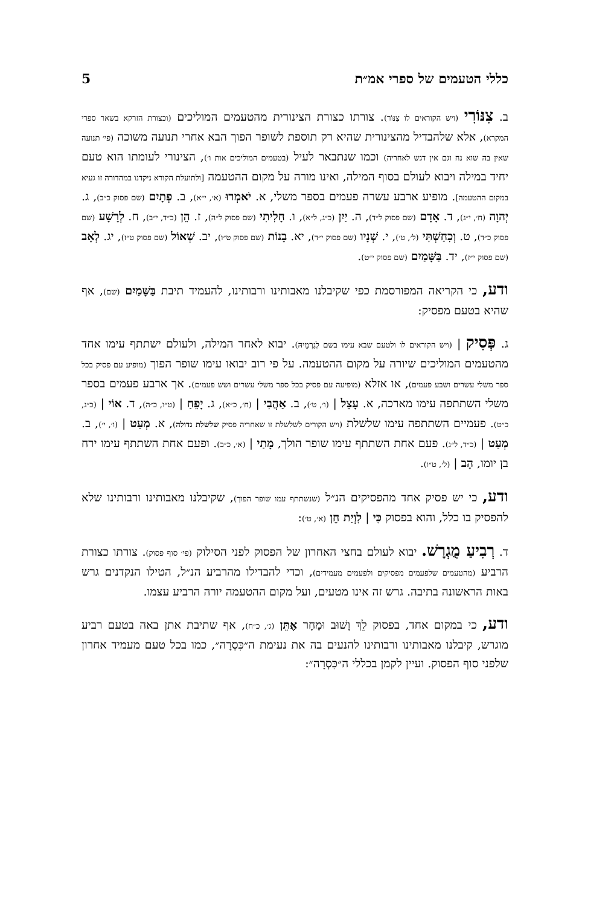כללי הטעמים של ספרי אמ״ת 5
ב. צִנּוֹרִי (ויש הקוראים לו צִנּוֹר). צורתו כצורת הצינורית מהטעמים המוליכים (וכצורת הזרקא בשאר ספרי המקרא), אלא שלהבדיל מהצינורית שהיא רק תוספת לשופר הפוך הבא אחרי תנועה משוכה (פי׳ תנועה שאין בה שוא נח וגם אין דגש לאחריה) וכמו שנתבאר לעיל (בטעמים המוליכים אות ו׳), הצינורי לעומתו הוא טעם יחיד במילה ויבוא לעולם בסוף המילה, ואינו מורה על מקום ההטעמה [ולתועלת הקורא ניקדנו במהדורה זו געיא במקום ההטעמה]. מופיע ארבע עשרה פעמים בספר משלי, א. יֹאמְרוּ (א׳, י״א), ב. פְּתָיִם (שם פסוק כ״ב), ג. יְהוָה (ח׳, י״ג), ד. אָדָם (שם פסוק ל״ד), ה. יַיִן (כ״ג, ל״א), ו. חָלִיתִי (שם פסוק ל״ה), ז. הֵן (כ״ד, י״ב), ח. לְרָשָׁע (שם פסוק כ״ד), ט. וְכִחַשְׁתִּי (ל׳, ט׳), י. שְׁנָיו (שם פסוק י״ד), יא. בָנוֹת (שם פסוק ט״ו), יב. שְׁאוֹל (שם פסוק ט״ז), יג. לְאָב (שם פסוק י״ז), יד. בַּשָּׁמַיִם (שם פסוק י״ט).
ודע, כי הקריאה המפורסמת כפי שקיבלנו מאבותינו ורבותינו, להעמיד תיבת בַּשָּׁמַיִם (שם), אף שהיא בטעם מפסיק:
ג. פְּסִיק | (ויש הקוראים לו ולטעם שבא עימו בשם לְגַרְמֵיהּ). יבוא לאחר המילה, ולעולם ישתתף עימו אחד מהטעמים המוליכים שיורה על מקום ההטעמה. על פי רוב יבואו עימו שופר הפוך (מופיע עם פסיק בכל ספר משלי עשרים ושבע פעמים), או אזלא (מופיעה עם פסיק בכל ספר משלי עשרים ושש פעמים). אך ארבע פעמים בספר משלי השתתפה עימו מארכה, א. עָצֵל | (ו׳, ט׳), ב. אַהֲבִי | (ח׳, כ״א), ג. יָפֵחַ | (ט״ו, כ״ה), ד. אוֹי | (כ״ג, כ״ט). פעמיים השתתפה עימו שלשלת (ויש הקורים לשלשלת זו שאחריה פסיק שלשלת גדולה), א. מְעַט | (ו׳, י׳), ב. מְעַט | (כ״ד, ל״ג). פעם אחת השתתף עימו שופר הולך, מָתַי | (א׳, כ״ב). ופעם אחת השתתף עימו ירח בן יומו, הָב | (ל׳, ט״ו).
ודע, כי יש פסיק אחד מהפסיקים הנ״ל (שנשתתף עמו שופר הפוך), שקיבלנו מאבותינו ורבותינו שלא להפסיק בו כלל, והוא בפסוק כִּי | לִוְיַת חֵן (א׳, ט׳):
ד. רְבִיעַ מֻגְרָשׁ. יבוא לעולם בחצי האחרון של הפסוק לפני הסילוק (פי׳ סוף פסוק). צורתו כצורת הרביע (מהטעמים שלפעמים מפסיקים ולפעמים מעמידים), וכדי להבדילו מהרביע הנ״ל, הטילו הנקדנים גרש באות הראשונה בתיבה. גרש זה אינו מטעים, ועל מקום ההטעמה יורה הרביע עצמו.
ודע, כי במקום אחד, בפסוק לֵךְ וָשׁוּב וּמָחָר אֶתֵּן (ג׳, כ״ח), אף שתיבת אתן באה בטעם רביע מוגרש, קיבלנו מאבותינו ורבותינו להנעים בה את נעימת ה״כִּסְרָה״, כמו בכל טעם מעמיד אחרון שלפני סוף הפסוק. ועיין לקמן בכללי ה״כִּסְרָה״: